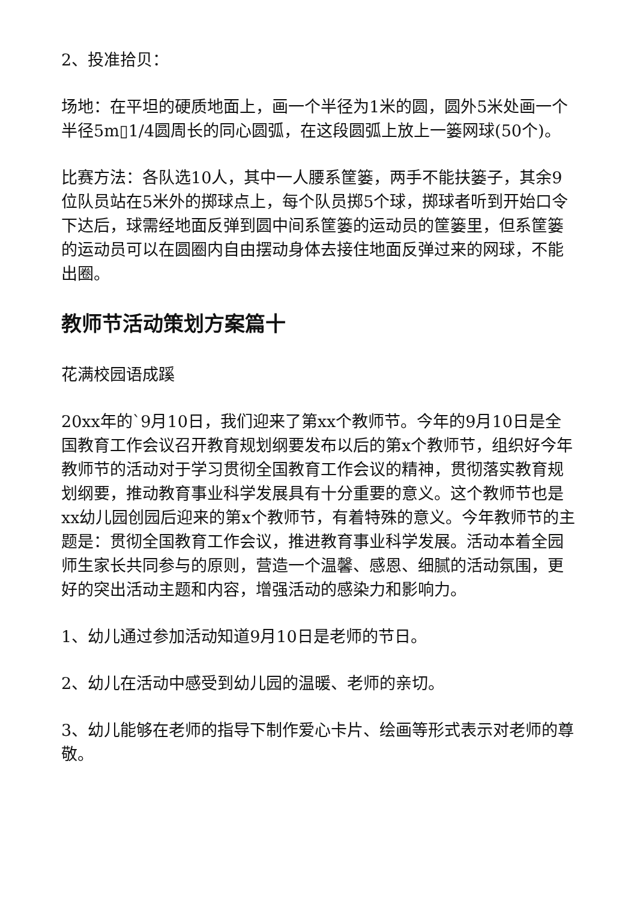2、投准拾贝：
场地：在平坦的硬质地面上，画一个半径为1米的圆，圆外5米处画一个半径5m▯1/4圆周长的同心圆弧，在这段圆弧上放上一篓网球(50个)。
比赛方法：各队选10人，其中一人腰系筐篓，两手不能扶篓子，其余9位队员站在5米外的掷球点上，每个队员掷5个球，掷球者听到开始口令下达后，球需经地面反弹到圆中间系筐篓的运动员的筐篓里，但系筐篓的运动员可以在圆圈内自由摆动身体去接住地面反弹过来的网球，不能出圈。
教师节活动策划方案篇十
花满校园语成蹊
20xx年的`9月10日，我们迎来了第xx个教师节。今年的9月10日是全国教育工作会议召开教育规划纲要发布以后的第x个教师节，组织好今年教师节的活动对于学习贯彻全国教育工作会议的精神，贯彻落实教育规划纲要，推动教育事业科学发展具有十分重要的意义。这个教师节也是xx幼儿园创园后迎来的第x个教师节，有着特殊的意义。今年教师节的主题是：贯彻全国教育工作会议，推进教育事业科学发展。活动本着全园师生家长共同参与的原则，营造一个温馨、感恩、细腻的活动氛围，更好的突出活动主题和内容，增强活动的感染力和影响力。
1、幼儿通过参加活动知道9月10日是老师的节日。
2、幼儿在活动中感受到幼儿园的温暖、老师的亲切。
3、幼儿能够在老师的指导下制作爱心卡片、绘画等形式表示对老师的尊敬。